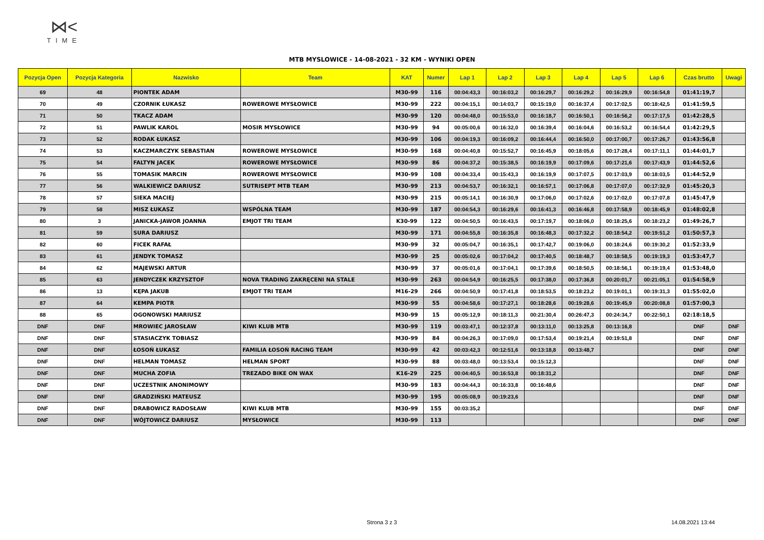⋈<
TIME
MTB MYSLOWICE - 14-08-2021 - 32 KM - WYNIKI OPEN
| Pozycja Open | Pozycja Kategoria | Nazwisko | Team | KAT | Numer | Lap 1 | Lap 2 | Lap 3 | Lap 4 | Lap 5 | Lap 6 | Czas brutto | Uwagi |
| --- | --- | --- | --- | --- | --- | --- | --- | --- | --- | --- | --- | --- | --- |
| 69 | 48 | PIONTEK ADAM | | M30-99 | 116 | 00:04:43,3 | 00:16:03,2 | 00:16:29,7 | 00:16:29,2 | 00:16:29,9 | 00:16:54,8 | 01:41:19,7 | |
| 70 | 49 | CZORNIK ŁUKASZ | ROWEROWE MYSŁOWICE | M30-99 | 222 | 00:04:15,1 | 00:14:03,7 | 00:15:19,0 | 00:16:37,4 | 00:17:02,5 | 00:18:42,5 | 01:41:59,5 | |
| 71 | 50 | TKACZ ADAM | | M30-99 | 120 | 00:04:48,0 | 00:15:53,0 | 00:16:18,7 | 00:16:50,1 | 00:16:56,2 | 00:17:17,5 | 01:42:28,5 | |
| 72 | 51 | PAWLIK KAROL | MOSIR MYSŁOWICE | M30-99 | 94 | 00:05:00,6 | 00:16:32,0 | 00:16:39,4 | 00:16:04,6 | 00:16:53,2 | 00:16:54,4 | 01:42:29,5 | |
| 73 | 52 | RODAK ŁUKASZ | | M30-99 | 106 | 00:04:19,3 | 00:16:09,2 | 00:16:44,4 | 00:16:50,0 | 00:17:00,7 | 00:17:26,7 | 01:43:56,8 | |
| 74 | 53 | KACZMARCZYK SEBASTIAN | ROWEROWE MYSŁOWICE | M30-99 | 168 | 00:04:40,8 | 00:15:52,7 | 00:16:45,9 | 00:18:05,6 | 00:17:28,4 | 00:17:11,1 | 01:44:01,7 | |
| 75 | 54 | FALTYN JACEK | ROWEROWE MYSŁOWICE | M30-99 | 86 | 00:04:37,2 | 00:15:38,5 | 00:16:19,9 | 00:17:09,6 | 00:17:21,6 | 00:17:43,9 | 01:44:52,6 | |
| 76 | 55 | TOMASIK MARCIN | ROWEROWE MYSŁOWICE | M30-99 | 108 | 00:04:33,4 | 00:15:43,3 | 00:16:19,9 | 00:17:07,5 | 00:17:03,9 | 00:18:03,5 | 01:44:52,9 | |
| 77 | 56 | WALKIEWICZ DARIUSZ | SUTRISEPT MTB TEAM | M30-99 | 213 | 00:04:53,7 | 00:16:32,1 | 00:16:57,1 | 00:17:06,8 | 00:17:07,0 | 00:17:32,9 | 01:45:20,3 | |
| 78 | 57 | SIEKA MACIEJ | | M30-99 | 215 | 00:05:14,1 | 00:16:30,9 | 00:17:06,0 | 00:17:02,6 | 00:17:02,0 | 00:17:07,8 | 01:45:47,9 | |
| 79 | 58 | MISZ ŁUKASZ | WSPÓLNA TEAM | M30-99 | 187 | 00:04:54,3 | 00:16:29,6 | 00:16:41,3 | 00:16:46,8 | 00:17:58,9 | 00:18:45,9 | 01:48:02,8 | |
| 80 | 3 | JANICKA-JAWOR JOANNA | EMJOT TRI TEAM | K30-99 | 122 | 00:04:50,5 | 00:16:43,5 | 00:17:19,7 | 00:18:06,0 | 00:18:25,6 | 00:18:23,2 | 01:49:26,7 | |
| 81 | 59 | SURA DARIUSZ | | M30-99 | 171 | 00:04:55,8 | 00:16:35,8 | 00:16:48,3 | 00:17:32,2 | 00:18:54,2 | 00:19:51,2 | 01:50:57,3 | |
| 82 | 60 | FICEK RAFAŁ | | M30-99 | 32 | 00:05:04,7 | 00:16:35,1 | 00:17:42,7 | 00:19:06,0 | 00:18:24,6 | 00:19:30,2 | 01:52:33,9 | |
| 83 | 61 | JENDYK TOMASZ | | M30-99 | 25 | 00:05:02,6 | 00:17:04,2 | 00:17:40,5 | 00:18:48,7 | 00:18:58,5 | 00:19:19,3 | 01:53:47,7 | |
| 84 | 62 | MAJEWSKI ARTUR | | M30-99 | 37 | 00:05:01,6 | 00:17:04,1 | 00:17:39,6 | 00:18:50,5 | 00:18:56,1 | 00:19:19,4 | 01:53:48,0 | |
| 85 | 63 | JENDYCZEK KRZYSZTOF | NOVA TRADING ZAKRĘCENI NA STALE | M30-99 | 263 | 00:04:54,9 | 00:16:25,5 | 00:17:38,0 | 00:17:36,8 | 00:20:01,7 | 00:21:05,1 | 01:54:58,9 | |
| 86 | 13 | KĘPA JAKUB | EMJOT TRI TEAM | M16-29 | 266 | 00:04:50,9 | 00:17:41,8 | 00:18:53,5 | 00:18:23,2 | 00:19:01,1 | 00:19:31,3 | 01:55:02,0 | |
| 87 | 64 | KEMPA PIOTR | | M30-99 | 55 | 00:04:58,6 | 00:17:27,1 | 00:18:28,6 | 00:19:28,6 | 00:19:45,9 | 00:20:08,8 | 01:57:00,3 | |
| 88 | 65 | OGONOWSKI MARIUSZ | | M30-99 | 15 | 00:05:12,9 | 00:18:11,3 | 00:21:30,4 | 00:26:47,3 | 00:24:34,7 | 00:22:50,1 | 02:18:18,5 | |
| DNF | DNF | MROWIEC JAROSŁAW | KIWI KLUB MTB | M30-99 | 119 | 00:03:47,1 | 00:12:37,8 | 00:13:11,0 | 00:13:25,8 | 00:13:16,8 | | DNF | DNF |
| DNF | DNF | STASIACZYK TOBIASZ | | M30-99 | 84 | 00:04:26,3 | 00:17:09,0 | 00:17:53,4 | 00:19:21,4 | 00:19:51,8 | | DNF | DNF |
| DNF | DNF | ŁOSOŃ ŁUKASZ | FAMILIA ŁOSOŃ RACING TEAM | M30-99 | 42 | 00:03:42,3 | 00:12:51,6 | 00:13:18,8 | 00:13:48,7 | | | DNF | DNF |
| DNF | DNF | HELMAN TOMASZ | HELMAN SPORT | M30-99 | 88 | 00:03:48,0 | 00:13:53,4 | 00:15:12,3 | | | | DNF | DNF |
| DNF | DNF | MUCHA ZOFIA | TREZADO BIKE ON WAX | K16-29 | 225 | 00:04:40,5 | 00:16:53,8 | 00:18:31,2 | | | | DNF | DNF |
| DNF | DNF | UCZESTNIK ANONIMOWY | | M30-99 | 183 | 00:04:44,3 | 00:16:33,8 | 00:16:48,6 | | | | DNF | DNF |
| DNF | DNF | GRADZIŃSKI MATEUSZ | | M30-99 | 195 | 00:05:08,9 | 00:19:23,6 | | | | | DNF | DNF |
| DNF | DNF | DRABOWICZ RADOSŁAW | KIWI KLUB MTB | M30-99 | 155 | 00:03:35,2 | | | | | | DNF | DNF |
| DNF | DNF | WÓJTOWICZ DARIUSZ | MYSŁOWICE | M30-99 | 113 | | | | | | | DNF | DNF |
Strona 3 z 3 14.08.2021 13:44